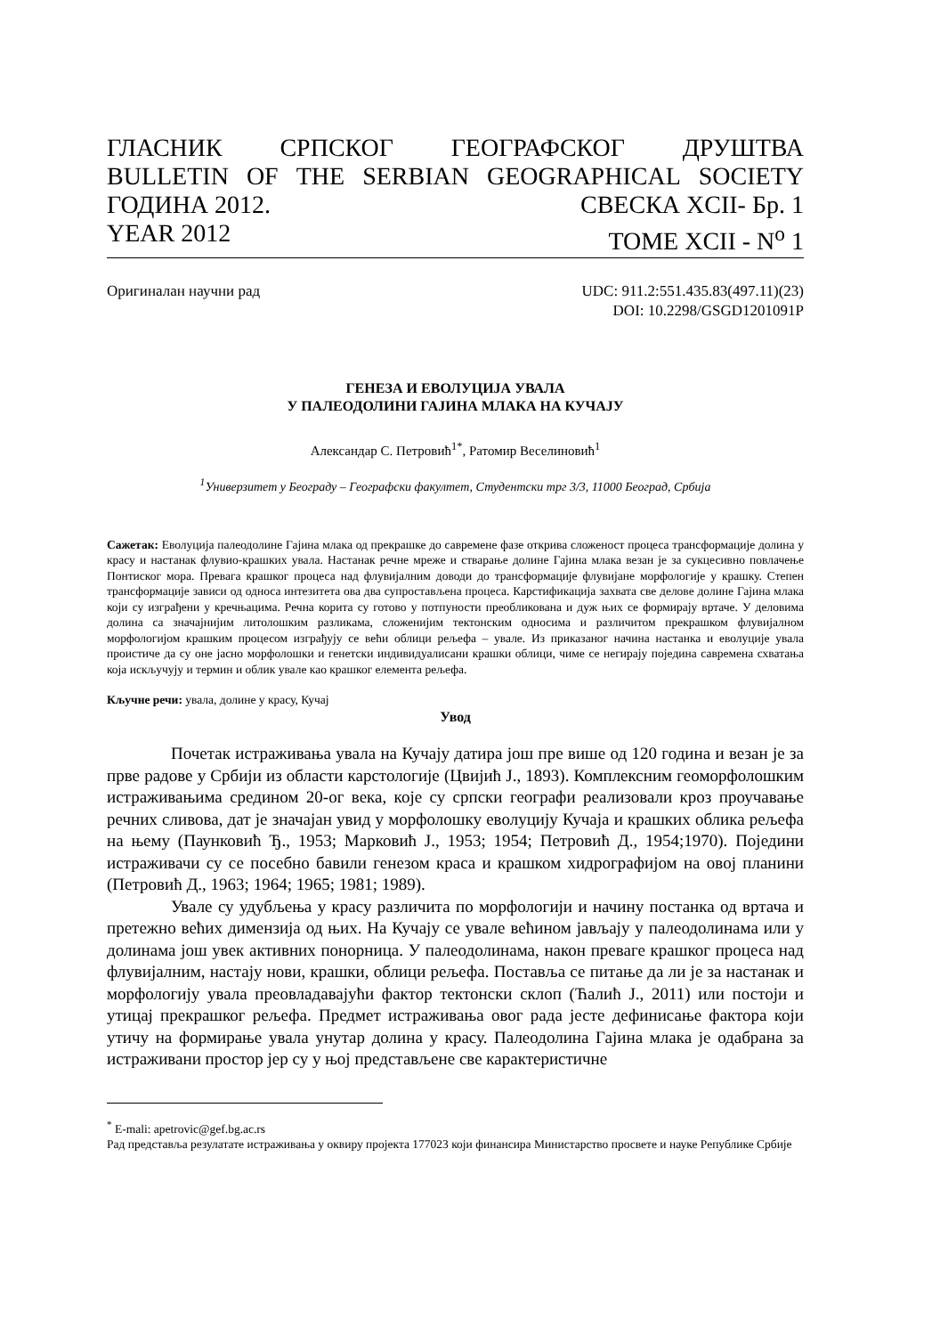ГЛАСНИК СРПСКОГ ГЕОГРАФСКОГ ДРУШТВА
BULLETIN OF THE SERBIAN GEOGRAPHICAL SOCIETY
ГОДИНА 2012. СВЕСКА XCII- Бр. 1
YEAR 2012 TOME XCII - N<sup>o</sup> 1
Оригиналан научни рад UDC: 911.2:551.435.83(497.11)(23)
DOI: 10.2298/GSGD1201091P
ГЕНЕЗА И ЕВОЛУЦИЈА УВАЛА
У ПАЛЕОДОЛИНИ ГАЈИНА МЛАКА НА КУЧАЈУ
Александар С. Петровић<sup>1*</sup>, Ратомир Веселиновић<sup>1</sup>
<sup>1</sup> Универзитет у Београду – Географски факултет, Студентски трг 3/3, 11000 Београд, Србија
Сажетак: Еволуција палеодолине Гајина млака од прекрашке до савремене фазе открива сложеност процеса трансформације долина у красу и настанак флувио-крашких увала. Настанак речне мреже и стварање долине Гајина млака везан је за сукцесивно повлачење Понтиског мора. Превага крашког процеса над флувијалним доводи до трансформације флувијане морфологије у крашку. Степен трансформације зависи од односа интезитета ова два супростављена процеса. Карстификација захвата све делове долине Гајина млака који су изграђени у кречњацима. Речна корита су готово у потпуности преобликована и дуж њих се формирају вртаче. У деловима долина са значајнијим литолошким разликама, сложенијим тектонским односима и различитом прекрашком флувијалном морфологијом крашким процесом изграђују се већи облици рељефа – увале. Из приказаног начина настанка и еволуције увала проистиче да су оне јасно морфолошки и генетски индивидуалисани крашки облици, чиме се негирају поједина савремена схватања која искључују и термин и облик увале као крашког елемента рељефа.
Кључне речи: увала, долине у красу, Кучај
Увод
Почетак истраживања увала на Кучају датира још пре више од 120 година и везан је за прве радове у Србији из области карстологије (Цвијић Ј., 1893). Комплексним геоморфолошким истраживањима средином 20-ог века, које су српски географи реализовали кроз проучавање речних сливова, дат је значајан увид у морфолошку еволуцију Кучаја и крашких облика рељефа на њему (Паунковић Ђ., 1953; Марковић Ј., 1953; 1954; Петровић Д., 1954;1970). Поједини истраживачи су се посебно бавили генезом краса и крашком хидрографијом на овој планини (Петровић Д., 1963; 1964; 1965; 1981; 1989).
Увале су удубљења у красу различита по морфологији и начину постанка од вртача и претежно већих димензија од њих. На Кучају се увале већином јављају у палеодолинама или у долинама још увек активних понорница. У палеодолинама, након преваге крашког процеса над флувијалним, настају нови, крашки, облици рељефа. Поставља се питање да ли је за настанак и морфологију увала преовладавајући фактор тектонски склоп (Ћалић Ј., 2011) или постоји и утицај прекрашког рељефа. Предмет истраживања овог рада јесте дефинисање фактора који утичу на формирање увала унутар долина у красу. Палеодолина Гајина млака је одабрана за истраживани простор јер су у њој представљене све карактеристичне
<sup>*</sup> E-mali: apetrovic@gef.bg.ac.rs
Рад представља резулатате истраживања у оквиру пројекта 177023 који финансира Министарство просвете и науке Републике Србије